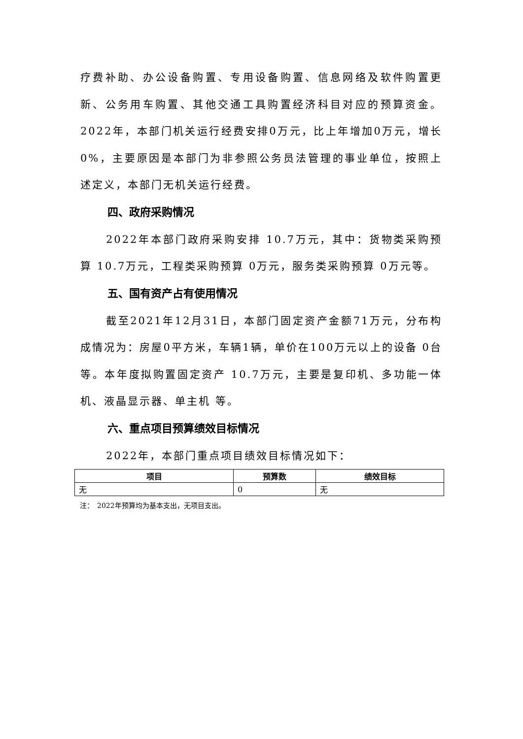疗费补助、办公设备购置、专用设备购置、信息网络及软件购置更新、公务用车购置、其他交通工具购置经济科目对应的预算资金。2022年，本部门机关运行经费安排0万元，比上年增加0万元，增长 0%，主要原因是本部门为非参照公务员法管理的事业单位，按照上述定义，本部门无机关运行经费。
四、政府采购情况
2022年本部门政府采购安排 10.7万元，其中：货物类采购预算 10.7万元，工程类采购预算 0万元，服务类采购预算 0万元等。
五、国有资产占有使用情况
截至2021年12月31日，本部门固定资产金额71万元，分布构成情况为：房屋0平方米，车辆1辆，单价在100万元以上的设备 0台等。本年度拟购置固定资产 10.7万元，主要是复印机、多功能一体机、液晶显示器、单主机 等。
六、重点项目预算绩效目标情况
2022年，本部门重点项目绩效目标情况如下：
| 项目 | 预算数 | 绩效目标 |
| --- | --- | --- |
| 无 | 0 | 无 |
注：　2022年预算均为基本支出，无项目支出。